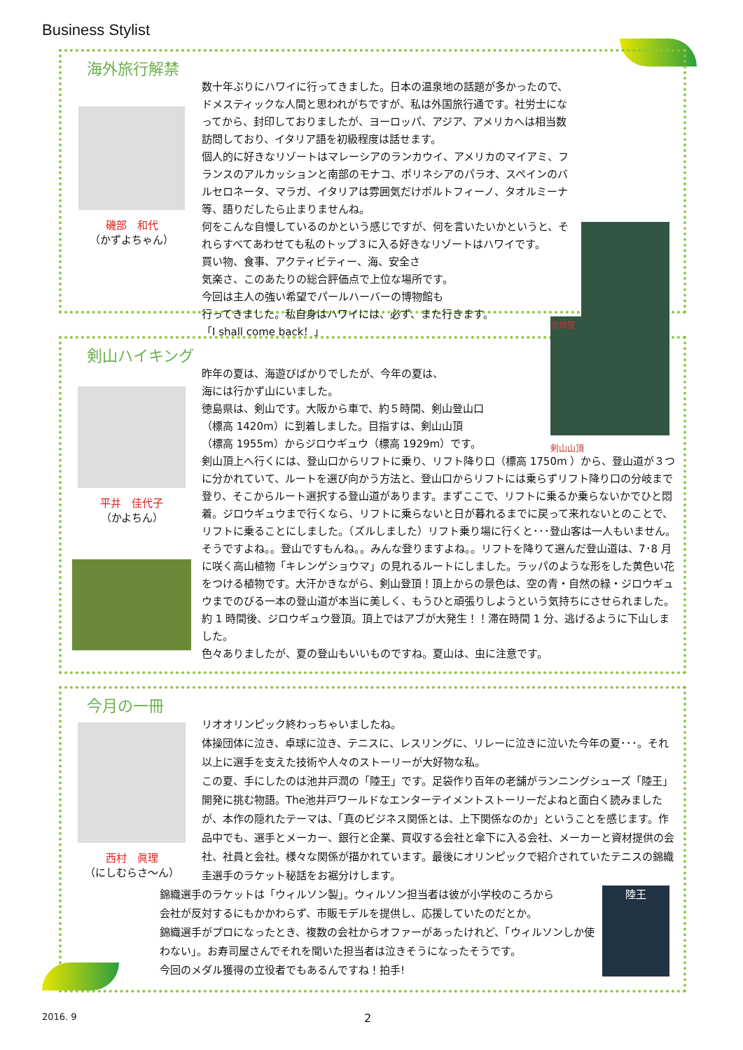Business Stylist
海外旅行解禁
磯部　和代
（かずよちゃん）
数十年ぶりにハワイに行ってきました。日本の温泉地の話題が多かったので、ドメスティックな人間と思われがちですが、私は外国旅行通です。社労士になってから、封印しておりましたが、ヨーロッパ、アジア、アメリカへは相当数訪問しており、イタリア語を初級程度は話せます。
個人的に好きなリゾートはマレーシアのランカウイ、アメリカのマイアミ、フランスのアルカッションと南部のモナコ、ポリネシアのパラオ、スペインのバルセロネータ、マラガ、イタリアは雰囲気だけポルトフィーノ、タオルミーナ等、語りだしたら止まりませんね。
何をこんな自慢しているのかという感じですが、何を言いたいかというと、それらすべてあわせても私のトップ３に入る好きなリゾートはハワイです。
買い物、食事、アクティビティー、海、安全さ
気楽さ、このあたりの総合評価点で上位な場所です。
今回は主人の強い希望でパールハーバーの博物館も
行ってきました。私自身はハワイには、必ず、また行きます。
「I shall come back！」
剣山ハイキング
平井　佳代子
（かよちん）
次郎笈
剣山山頂
昨年の夏は、海遊びばかりでしたが、今年の夏は、
海には行かず山にいました。
徳島県は、剣山です。大阪から車で、約５時間、剣山登山口
（標高 1420m）に到着しました。目指すは、剣山山頂
（標高 1955m）からジロウギュウ（標高 1929m）です。
剣山頂上へ行くには、登山口からリフトに乗り、リフト降り口（標高 1750m ）から、登山道が３つに分かれていて、ルートを選び向かう方法と、登山口からリフトには乗らずリフト降り口の分岐まで登り、そこからルート選択する登山道があります。まずここで、リフトに乗るか乗らないかでひと悶着。ジロウギュウまで行くなら、リフトに乗らないと日が暮れるまでに戻って来れないとのことで、リフトに乗ることにしました。（ズルしました）リフト乗り場に行くと･･･登山客は一人もいません。そうですよね。。登山ですもんね。。みんな登りますよね。。リフトを降りて選んだ登山道は、7･8 月に咲く高山植物「キレンゲショウマ」の見れるルートにしました。ラッパのような形をした黄色い花をつける植物です。大汗かきながら、剣山登頂！頂上からの景色は、空の青・自然の緑・ジロウギュウまでのびる一本の登山道が本当に美しく、もうひと頑張りしようという気持ちにさせられました。約 1 時間後、ジロウギュウ登頂。頂上ではアブが大発生！！滞在時間 1 分、逃げるように下山しました。
色々ありましたが、夏の登山もいいものですね。夏山は、虫に注意です。
今月の一冊
西村　眞理
（にしむらさ～ん）
リオオリンピック終わっちゃいましたね。
体操団体に泣き、卓球に泣き、テニスに、レスリングに、リレーに泣きに泣いた今年の夏･･･。それ以上に選手を支えた技術や人々のストーリーが大好物な私。
この夏、手にしたのは池井戸潤の「陸王」です。足袋作り百年の老舗がランニングシューズ「陸王」開発に挑む物語。The池井戸ワールドなエンターテイメントストーリーだよねと面白く読みましたが、本作の隠れたテーマは、「真のビジネス関係とは、上下関係なのか」ということを感じます。作品中でも、選手とメーカー、銀行と企業、買収する会社と傘下に入る会社、メーカーと資材提供の会社、社員と会社。様々な関係が描かれています。最後にオリンピックで紹介されていたテニスの錦織圭選手のラケット秘話をお裾分けします。
陸王
錦織選手のラケットは「ウィルソン製」。ウィルソン担当者は彼が小学校のころから
会社が反対するにもかかわらず、市販モデルを提供し、応援していたのだとか。
錦織選手がプロになったとき、複数の会社からオファーがあったけれど、「ウィルソンしか使わない」。お寿司屋さんでそれを聞いた担当者は泣きそうになったそうです。
今回のメダル獲得の立役者でもあるんですね！拍手!
2016. 9 2